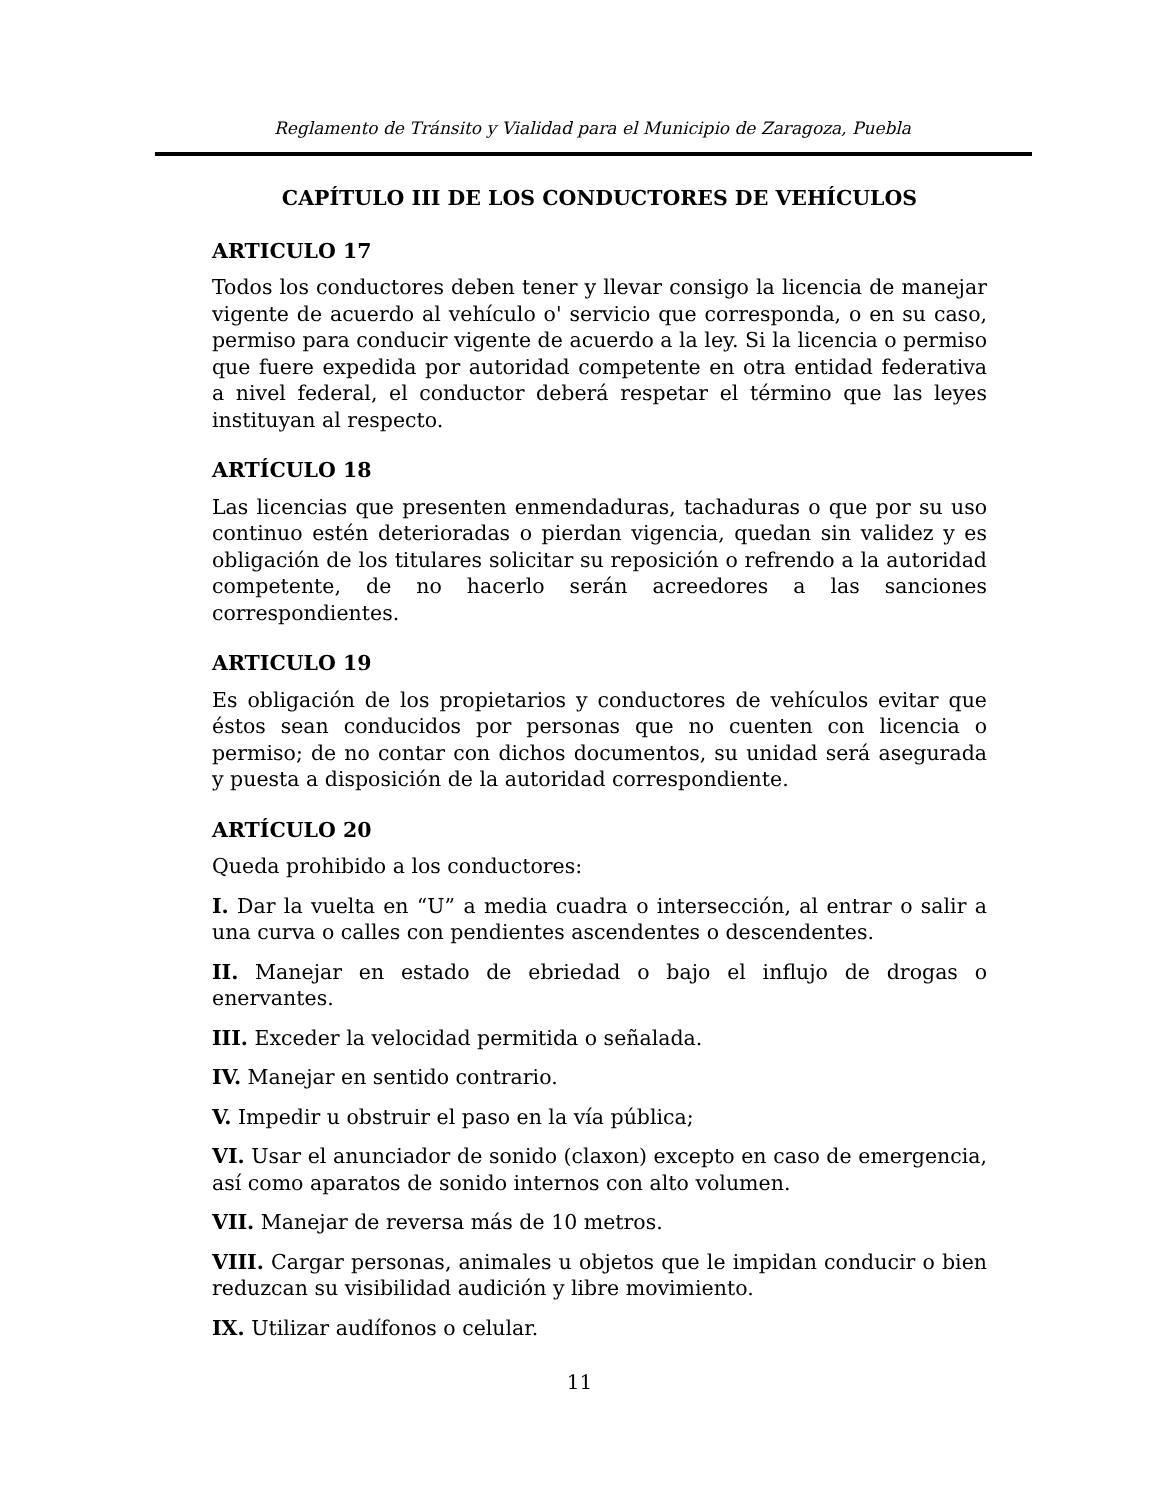Reglamento de Tránsito y Vialidad para el Municipio de Zaragoza, Puebla
CAPÍTULO III DE LOS CONDUCTORES DE VEHÍCULOS
ARTICULO 17
Todos los conductores deben tener y llevar consigo la licencia de manejar vigente de acuerdo al vehículo o' servicio que corresponda, o en su caso, permiso para conducir vigente de acuerdo a la ley. Si la licencia o permiso que fuere expedida por autoridad competente en otra entidad federativa a nivel federal, el conductor deberá respetar el término que las leyes instituyan al respecto.
ARTÍCULO 18
Las licencias que presenten enmendaduras, tachaduras o que por su uso continuo estén deterioradas o pierdan vigencia, quedan sin validez y es obligación de los titulares solicitar su reposición o refrendo a la autoridad competente, de no hacerlo serán acreedores a las sanciones correspondientes.
ARTICULO 19
Es obligación de los propietarios y conductores de vehículos evitar que éstos sean conducidos por personas que no cuenten con licencia o permiso; de no contar con dichos documentos, su unidad será asegurada y puesta a disposición de la autoridad correspondiente.
ARTÍCULO 20
Queda prohibido a los conductores:
I. Dar la vuelta en “U” a media cuadra o intersección, al entrar o salir a una curva o calles con pendientes ascendentes o descendentes.
II. Manejar en estado de ebriedad o bajo el influjo de drogas o enervantes.
III. Exceder la velocidad permitida o señalada.
IV. Manejar en sentido contrario.
V. Impedir u obstruir el paso en la vía pública;
VI. Usar el anunciador de sonido (claxon) excepto en caso de emergencia, así como aparatos de sonido internos con alto volumen.
VII. Manejar de reversa más de 10 metros.
VIII. Cargar personas, animales u objetos que le impidan conducir o bien reduzcan su visibilidad audición y libre movimiento.
IX. Utilizar audífonos o celular.
11